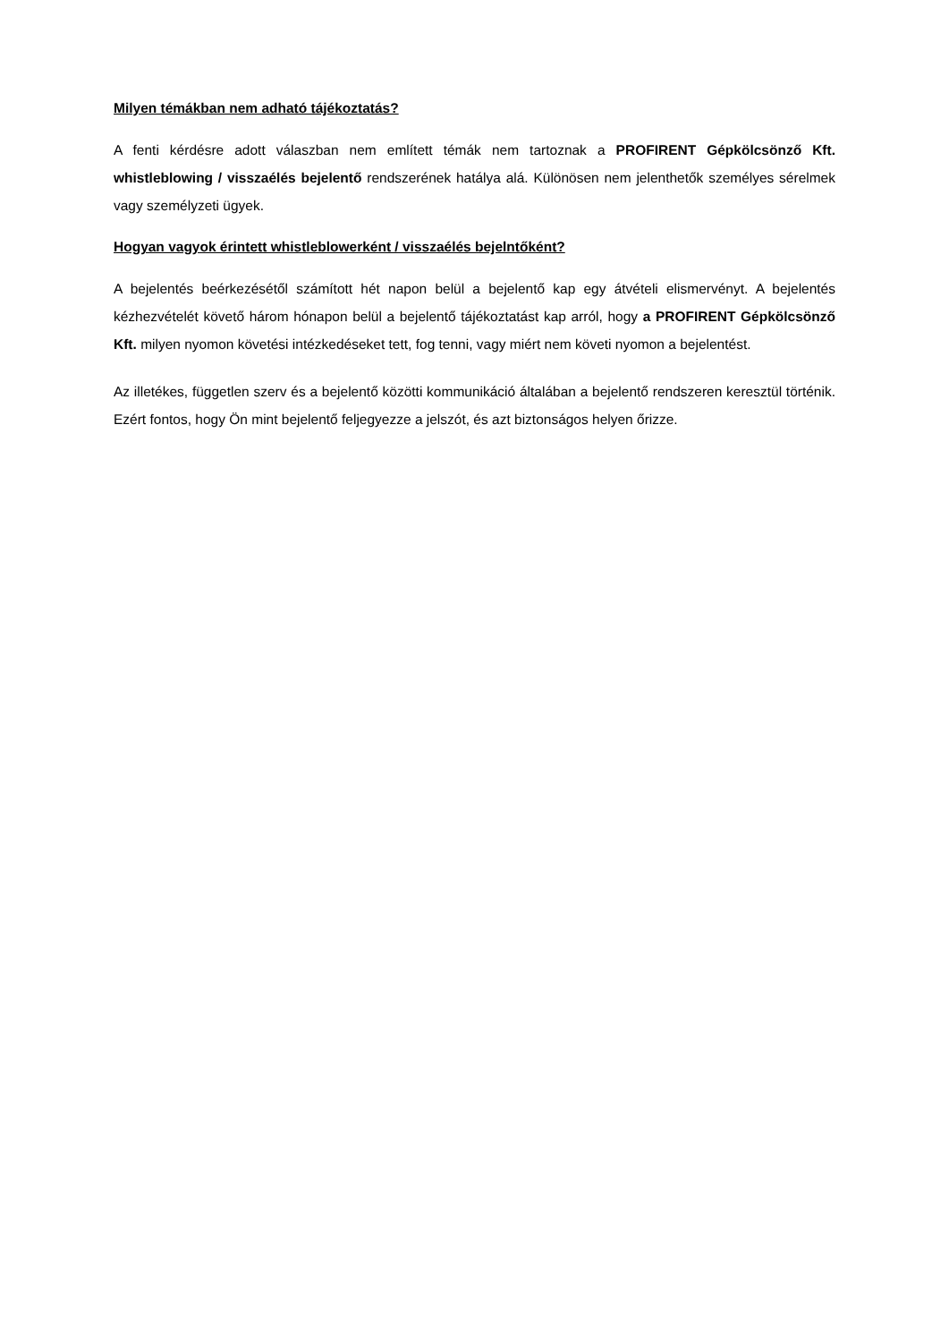Milyen témákban nem adható tájékoztatás?
A fenti kérdésre adott válaszban nem említett témák nem tartoznak a PROFIRENT Gépkölcsönző Kft. whistleblowing / visszaélés bejelentő rendszerének hatálya alá. Különösen nem jelenthetők személyes sérelmek vagy személyzeti ügyek.
Hogyan vagyok érintett whistleblowerként / visszaélés bejelntőként?
A bejelentés beérkezésétől számított hét napon belül a bejelentő kap egy átvételi elismervényt. A bejelentés kézhezvételét követő három hónapon belül a bejelentő tájékoztatást kap arról, hogy a PROFIRENT Gépkölcsönző Kft. milyen nyomon követési intézkedéseket tett, fog tenni, vagy miért nem követi nyomon a bejelentést.
Az illetékes, független szerv és a bejelentő közötti kommunikáció általában a bejelentő rendszeren keresztül történik. Ezért fontos, hogy Ön mint bejelentő feljegyezze a jelszót, és azt biztonságos helyen őrizze.